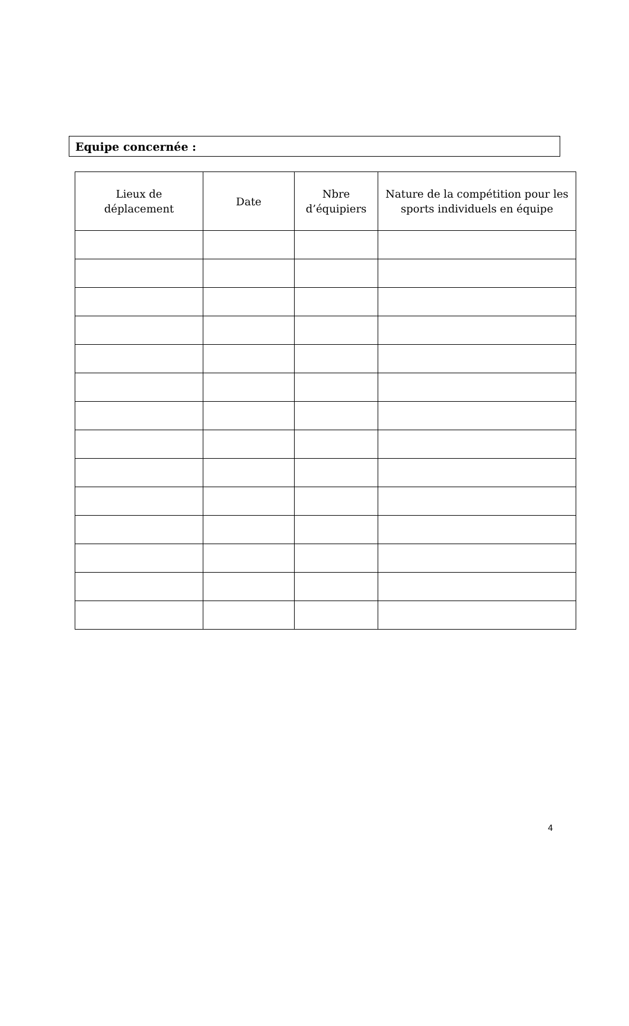Equipe concernée :
| Lieux de déplacement | Date | Nbre d’équipiers | Nature de la compétition pour les sports individuels en équipe |
| --- | --- | --- | --- |
4